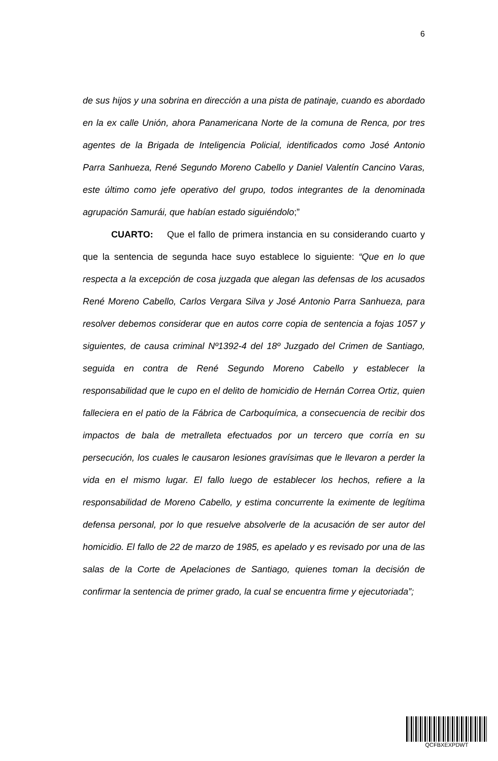6
de sus hijos y una sobrina en dirección a una pista de patinaje, cuando es abordado en la ex calle Unión, ahora Panamericana Norte de la comuna de Renca, por tres agentes de la Brigada de Inteligencia Policial, identificados como José Antonio Parra Sanhueza, René Segundo Moreno Cabello y Daniel Valentín Cancino Varas, este último como jefe operativo del grupo, todos integrantes de la denominada agrupación Samurái, que habían estado siguiéndolo;”
CUARTO: Que el fallo de primera instancia en su considerando cuarto y que la sentencia de segunda hace suyo establece lo siguiente: “Que en lo que respecta a la excepción de cosa juzgada que alegan las defensas de los acusados René Moreno Cabello, Carlos Vergara Silva y José Antonio Parra Sanhueza, para resolver debemos considerar que en autos corre copia de sentencia a fojas 1057 y siguientes, de causa criminal Nº1392-4 del 18º Juzgado del Crimen de Santiago, seguida en contra de René Segundo Moreno Cabello y establecer la responsabilidad que le cupo en el delito de homicidio de Hernán Correa Ortiz, quien falleciera en el patio de la Fábrica de Carboquímica, a consecuencia de recibir dos impactos de bala de metralleta efectuados por un tercero que corría en su persecución, los cuales le causaron lesiones gravísimas que le llevaron a perder la vida en el mismo lugar. El fallo luego de establecer los hechos, refiere a la responsabilidad de Moreno Cabello, y estima concurrente la eximente de legítima defensa personal, por lo que resuelve absolverle de la acusación de ser autor del homicidio. El fallo de 22 de marzo de 1985, es apelado y es revisado por una de las salas de la Corte de Apelaciones de Santiago, quienes toman la decisión de confirmar la sentencia de primer grado, la cual se encuentra firme y ejecutoriada”;
QCFBXEXPDWT